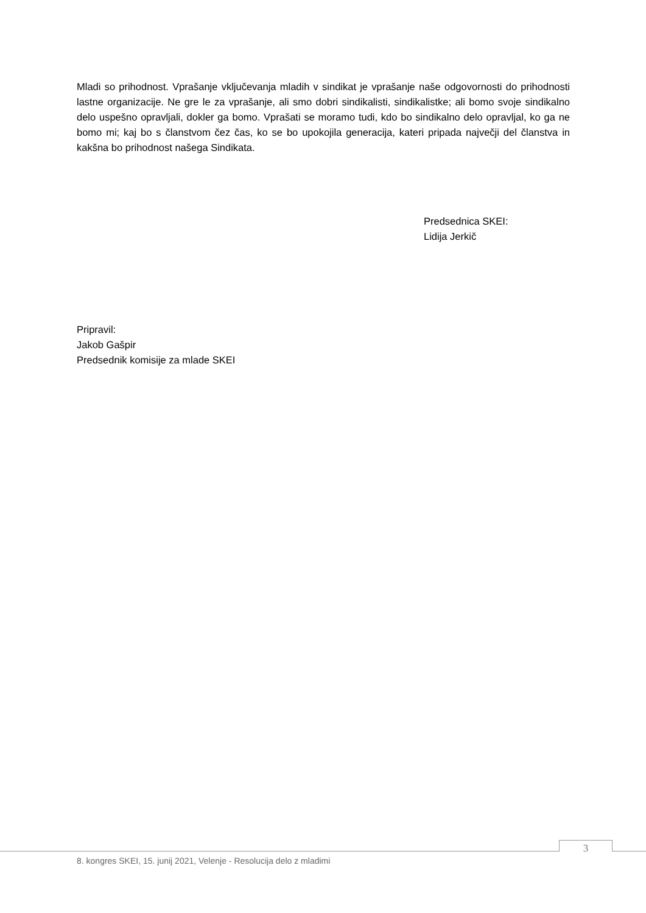Mladi so prihodnost. Vprašanje vključevanja mladih v sindikat je vprašanje naše odgovornosti do prihodnosti lastne organizacije. Ne gre le za vprašanje, ali smo dobri sindikalisti, sindikalistke; ali bomo svoje sindikalno delo uspešno opravljali, dokler ga bomo. Vprašati se moramo tudi, kdo bo sindikalno delo opravljal, ko ga ne bomo mi; kaj bo s članstvom čez čas, ko se bo upokojila generacija, kateri pripada največji del članstva in kakšna bo prihodnost našega Sindikata.
Predsednica SKEI:
Lidija Jerkič
Pripravil:
Jakob Gašpir
Predsednik komisije za mlade SKEI
3
8. kongres SKEI, 15. junij 2021, Velenje - Resolucija delo z mladimi